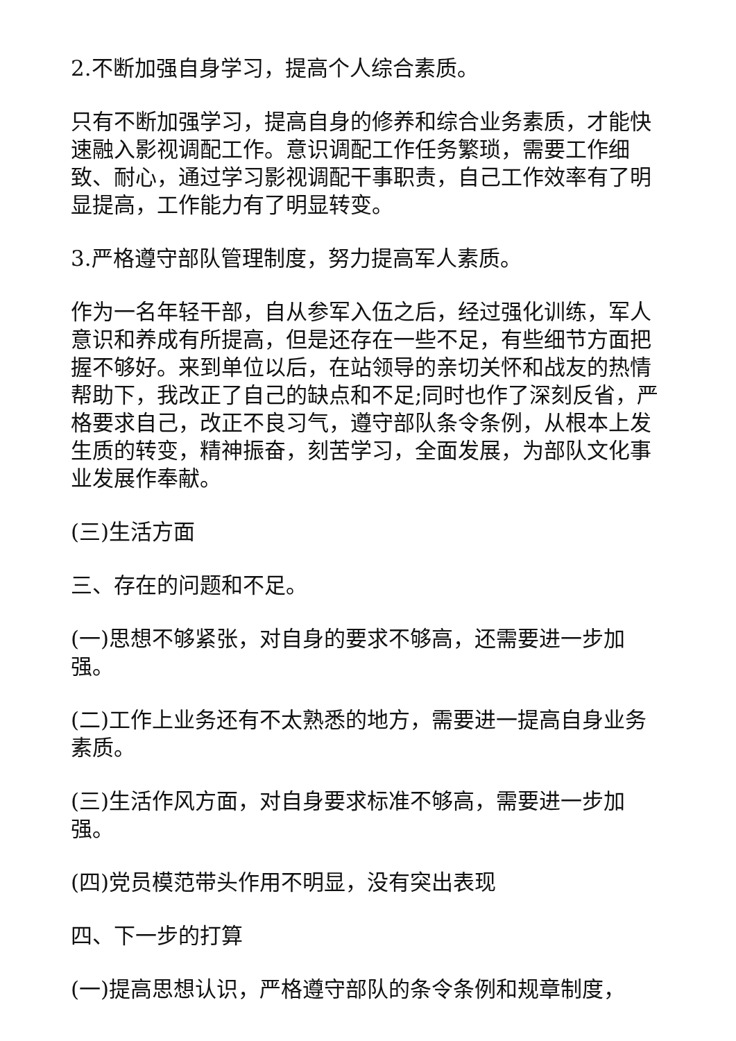2.不断加强自身学习，提高个人综合素质。
只有不断加强学习，提高自身的修养和综合业务素质，才能快速融入影视调配工作。意识调配工作任务繁琐，需要工作细致、耐心，通过学习影视调配干事职责，自己工作效率有了明显提高，工作能力有了明显转变。
3.严格遵守部队管理制度，努力提高军人素质。
作为一名年轻干部，自从参军入伍之后，经过强化训练，军人意识和养成有所提高，但是还存在一些不足，有些细节方面把握不够好。来到单位以后，在站领导的亲切关怀和战友的热情帮助下，我改正了自己的缺点和不足;同时也作了深刻反省，严格要求自己，改正不良习气，遵守部队条令条例，从根本上发生质的转变，精神振奋，刻苦学习，全面发展，为部队文化事业发展作奉献。
(三)生活方面
三、存在的问题和不足。
(一)思想不够紧张，对自身的要求不够高，还需要进一步加强。
(二)工作上业务还有不太熟悉的地方，需要进一提高自身业务素质。
(三)生活作风方面，对自身要求标准不够高，需要进一步加强。
(四)党员模范带头作用不明显，没有突出表现
四、下一步的打算
(一)提高思想认识，严格遵守部队的条令条例和规章制度，